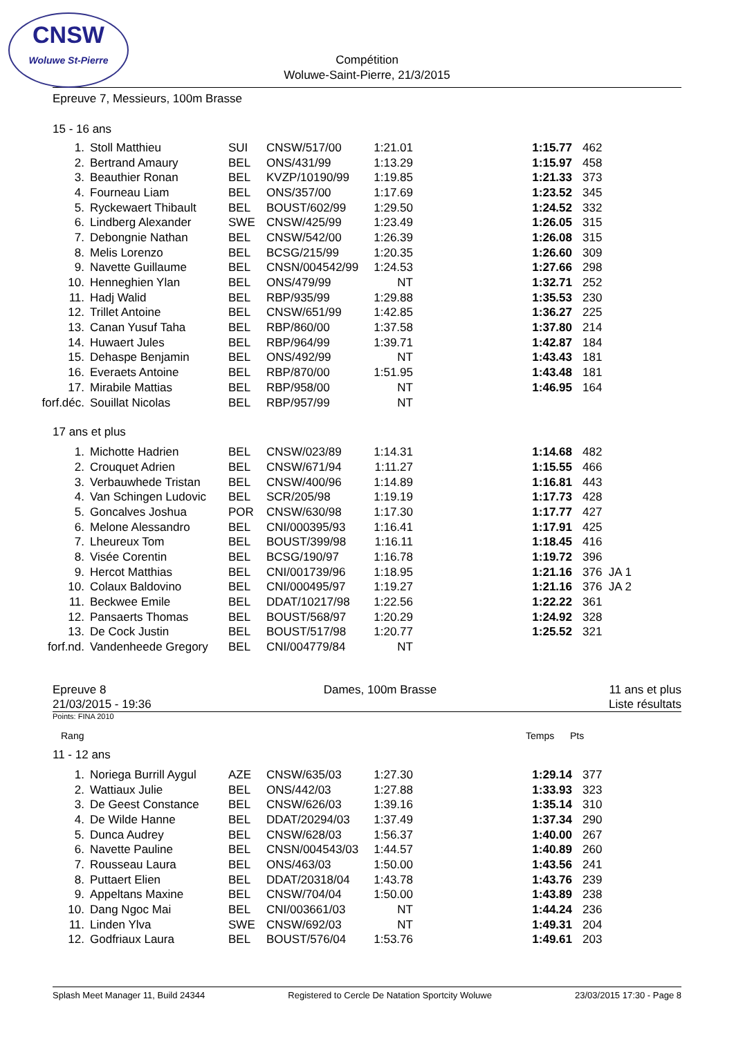CNSW
Woluwe St-Pierre
Compétition
Woluwe-Saint-Pierre, 21/3/2015
Epreuve 7, Messieurs, 100m Brasse
15 - 16 ans
| 1. | Stoll Matthieu | SUI | CNSW/517/00 | 1:21.01 | | 1:15.77 | 462 |
| 2. | Bertrand Amaury | BEL | ONS/431/99 | 1:13.29 | | 1:15.97 | 458 |
| 3. | Beauthier Ronan | BEL | KVZP/10190/99 | 1:19.85 | | 1:21.33 | 373 |
| 4. | Fourneau Liam | BEL | ONS/357/00 | 1:17.69 | | 1:23.52 | 345 |
| 5. | Ryckewaert Thibault | BEL | BOUST/602/99 | 1:29.50 | | 1:24.52 | 332 |
| 6. | Lindberg Alexander | SWE | CNSW/425/99 | 1:23.49 | | 1:26.05 | 315 |
| 7. | Debongnie Nathan | BEL | CNSW/542/00 | 1:26.39 | | 1:26.08 | 315 |
| 8. | Melis Lorenzo | BEL | BCSG/215/99 | 1:20.35 | | 1:26.60 | 309 |
| 9. | Navette Guillaume | BEL | CNSN/004542/99 | 1:24.53 | | 1:27.66 | 298 |
| 10. | Henneghien Ylan | BEL | ONS/479/99 | NT | | 1:32.71 | 252 |
| 11. | Hadj Walid | BEL | RBP/935/99 | 1:29.88 | | 1:35.53 | 230 |
| 12. | Trillet Antoine | BEL | CNSW/651/99 | 1:42.85 | | 1:36.27 | 225 |
| 13. | Canan Yusuf Taha | BEL | RBP/860/00 | 1:37.58 | | 1:37.80 | 214 |
| 14. | Huwaert Jules | BEL | RBP/964/99 | 1:39.71 | | 1:42.87 | 184 |
| 15. | Dehaspe Benjamin | BEL | ONS/492/99 | NT | | 1:43.43 | 181 |
| 16. | Everaets Antoine | BEL | RBP/870/00 | 1:51.95 | | 1:43.48 | 181 |
| 17. | Mirabile Mattias | BEL | RBP/958/00 | NT | | 1:46.95 | 164 |
| forf.déc. | Souillat Nicolas | BEL | RBP/957/99 | NT | | | |
17 ans et plus
| 1. | Michotte Hadrien | BEL | CNSW/023/89 | 1:14.31 | | 1:14.68 | 482 |
| 2. | Crouquet Adrien | BEL | CNSW/671/94 | 1:11.27 | | 1:15.55 | 466 |
| 3. | Verbauwhede Tristan | BEL | CNSW/400/96 | 1:14.89 | | 1:16.81 | 443 |
| 4. | Van Schingen Ludovic | BEL | SCR/205/98 | 1:19.19 | | 1:17.73 | 428 |
| 5. | Goncalves Joshua | POR | CNSW/630/98 | 1:17.30 | | 1:17.77 | 427 |
| 6. | Melone Alessandro | BEL | CNI/000395/93 | 1:16.41 | | 1:17.91 | 425 |
| 7. | Lheureux Tom | BEL | BOUST/399/98 | 1:16.11 | | 1:18.45 | 416 |
| 8. | Visée Corentin | BEL | BCSG/190/97 | 1:16.78 | | 1:19.72 | 396 |
| 9. | Hercot Matthias | BEL | CNI/001739/96 | 1:18.95 | | 1:21.16 | 376 JA 1 |
| 10. | Colaux Baldovino | BEL | CNI/000495/97 | 1:19.27 | | 1:21.16 | 376 JA 2 |
| 11. | Beckwee Emile | BEL | DDAT/10217/98 | 1:22.56 | | 1:22.22 | 361 |
| 12. | Pansaerts Thomas | BEL | BOUST/568/97 | 1:20.29 | | 1:24.92 | 328 |
| 13. | De Cock Justin | BEL | BOUST/517/98 | 1:20.77 | | 1:25.52 | 321 |
| forf.nd. | Vandenheede Gregory | BEL | CNI/004779/84 | NT | | | |
Epreuve 8
21/03/2015 - 19:36
Dames, 100m Brasse 11 ans et plus
Liste résultats
Points: FINA 2010
Rang Temps Pts
11 - 12 ans
| 1. | Noriega Burrill Aygul | AZE | CNSW/635/03 | 1:27.30 | | 1:29.14 | 377 |
| 2. | Wattiaux Julie | BEL | ONS/442/03 | 1:27.88 | | 1:33.93 | 323 |
| 3. | De Geest Constance | BEL | CNSW/626/03 | 1:39.16 | | 1:35.14 | 310 |
| 4. | De Wilde Hanne | BEL | DDAT/20294/03 | 1:37.49 | | 1:37.34 | 290 |
| 5. | Dunca Audrey | BEL | CNSW/628/03 | 1:56.37 | | 1:40.00 | 267 |
| 6. | Navette Pauline | BEL | CNSN/004543/03 | 1:44.57 | | 1:40.89 | 260 |
| 7. | Rousseau Laura | BEL | ONS/463/03 | 1:50.00 | | 1:43.56 | 241 |
| 8. | Puttaert Elien | BEL | DDAT/20318/04 | 1:43.78 | | 1:43.76 | 239 |
| 9. | Appeltans Maxine | BEL | CNSW/704/04 | 1:50.00 | | 1:43.89 | 238 |
| 10. | Dang Ngoc Mai | BEL | CNI/003661/03 | NT | | 1:44.24 | 236 |
| 11. | Linden Ylva | SWE | CNSW/692/03 | NT | | 1:49.31 | 204 |
| 12. | Godfriaux Laura | BEL | BOUST/576/04 | 1:53.76 | | 1:49.61 | 203 |
Splash Meet Manager 11, Build 24344 Registered to Cercle De Natation Sportcity Woluwe 23/03/2015 17:30 - Page 8